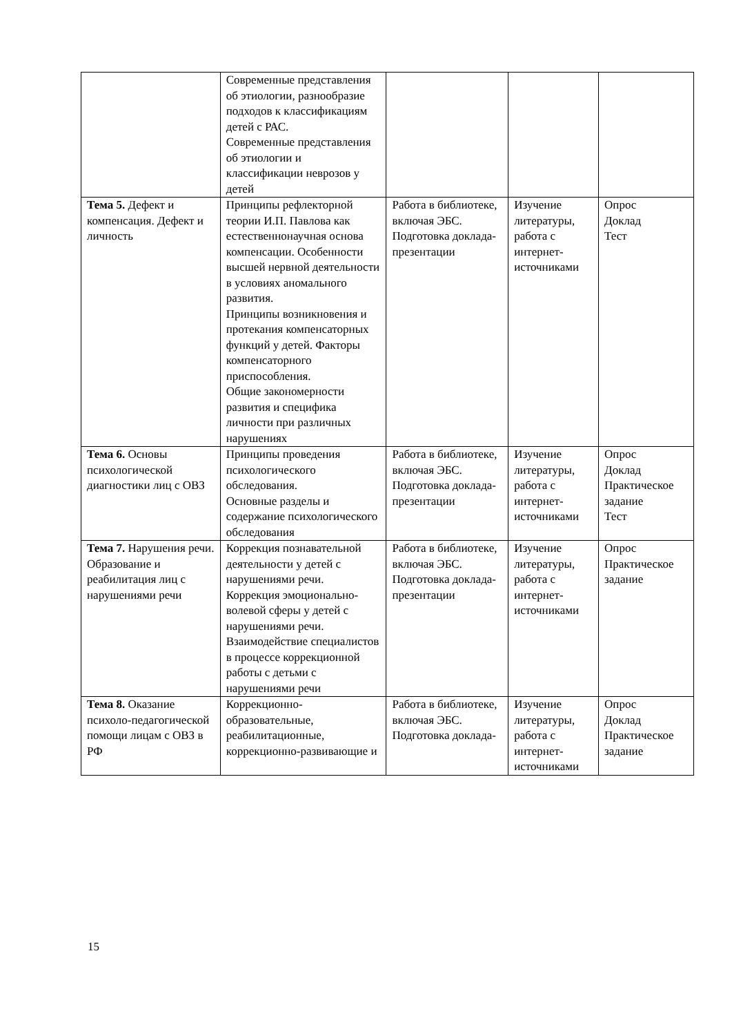| | Современные представления об этиологии, разнообразие подходов к классификациям детей с РАС. Современные представления об этиологии и классификации неврозов у детей | | | |
| Тема 5. Дефект и компенсация. Дефект и личность | Принципы рефлекторной теории И.П. Павлова как естественнонаучная основа компенсации. Особенности высшей нервной деятельности в условиях аномального развития. Принципы возникновения и протекания компенсаторных функций у детей. Факторы компенсаторного приспособления. Общие закономерности развития и специфика личности при различных нарушениях | Работа в библиотеке, включая ЭБС. Подготовка доклада-презентации | Изучение литературы, работа с интернет-источниками | Опрос Доклад Тест |
| Тема 6. Основы психологической диагностики лиц с ОВЗ | Принципы проведения психологического обследования. Основные разделы и содержание психологического обследования | Работа в библиотеке, включая ЭБС. Подготовка доклада-презентации | Изучение литературы, работа с интернет-источниками | Опрос Доклад Практическое задание Тест |
| Тема 7. Нарушения речи. Образование и реабилитация лиц с нарушениями речи | Коррекция познавательной деятельности у детей с нарушениями речи. Коррекция эмоционально-волевой сферы у детей с нарушениями речи. Взаимодействие специалистов в процессе коррекционной работы с детьми с нарушениями речи | Работа в библиотеке, включая ЭБС. Подготовка доклада-презентации | Изучение литературы, работа с интернет-источниками | Опрос Практическое задание |
| Тема 8. Оказание психоло-педагогической помощи лицам с ОВЗ в РФ | Коррекционно-образовательные, реабилитационные, коррекционно-развивающие и | Работа в библиотеке, включая ЭБС. Подготовка доклада- | Изучение литературы, работа с интернет-источниками | Опрос Доклад Практическое задание |
15